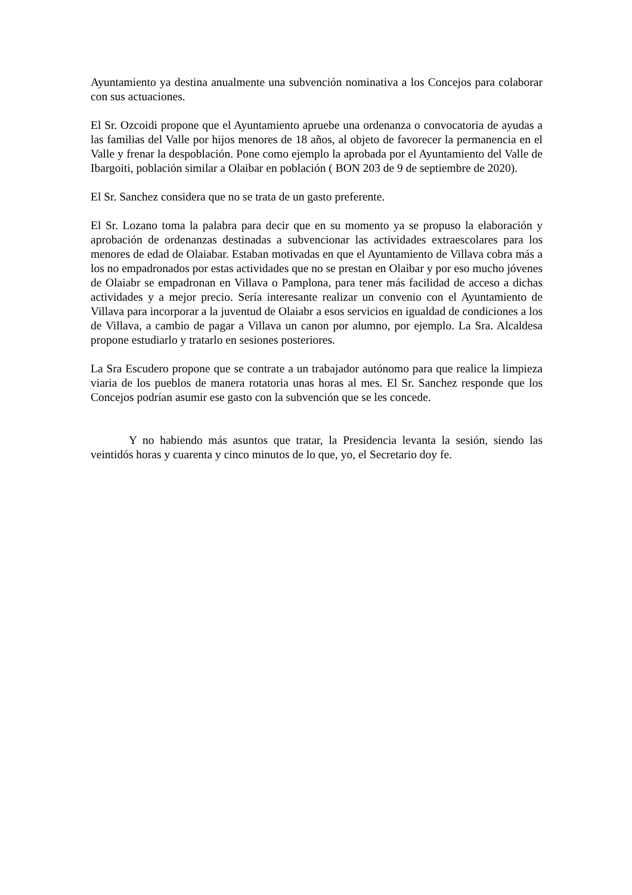Ayuntamiento ya destina anualmente una subvención nominativa a los Concejos para colaborar con sus actuaciones.
El Sr. Ozcoidi propone que el Ayuntamiento apruebe una ordenanza o convocatoria de ayudas a las familias del Valle por hijos menores de 18 años, al objeto de favorecer la permanencia en el Valle y frenar la despoblación. Pone como ejemplo la aprobada por el Ayuntamiento del Valle de Ibargoiti, población similar a Olaibar en población ( BON 203 de 9 de septiembre de 2020).
El Sr. Sanchez considera que no se trata de un gasto preferente.
El Sr. Lozano toma la palabra para decir que en su momento ya se propuso la elaboración y aprobación de ordenanzas destinadas a subvencionar las actividades extraescolares para los menores de edad de Olaiabar. Estaban motivadas en que el Ayuntamiento de Villava cobra más a los no empadronados por estas actividades que no se prestan en Olaibar y por eso mucho jóvenes de Olaiabr se empadronan en Villava o Pamplona, para tener más facilidad de acceso a dichas actividades y a mejor precio. Sería interesante realizar un convenio con el Ayuntamiento de Villava para incorporar a la juventud de Olaiabr a esos servicios en igualdad de condiciones a los de Villava, a cambio de pagar a Villava un canon por alumno, por ejemplo. La Sra. Alcaldesa propone estudiarlo y tratarlo en sesiones posteriores.
La Sra Escudero propone que se contrate a un trabajador autónomo para que realice la limpieza viaria de los pueblos de manera rotatoria unas horas al mes. El Sr. Sanchez responde que los Concejos podrían asumir ese gasto con la subvención que se les concede.
Y no habiendo más asuntos que tratar, la Presidencia levanta la sesión, siendo las veintidós horas y cuarenta y cinco minutos de lo que, yo, el Secretario doy fe.